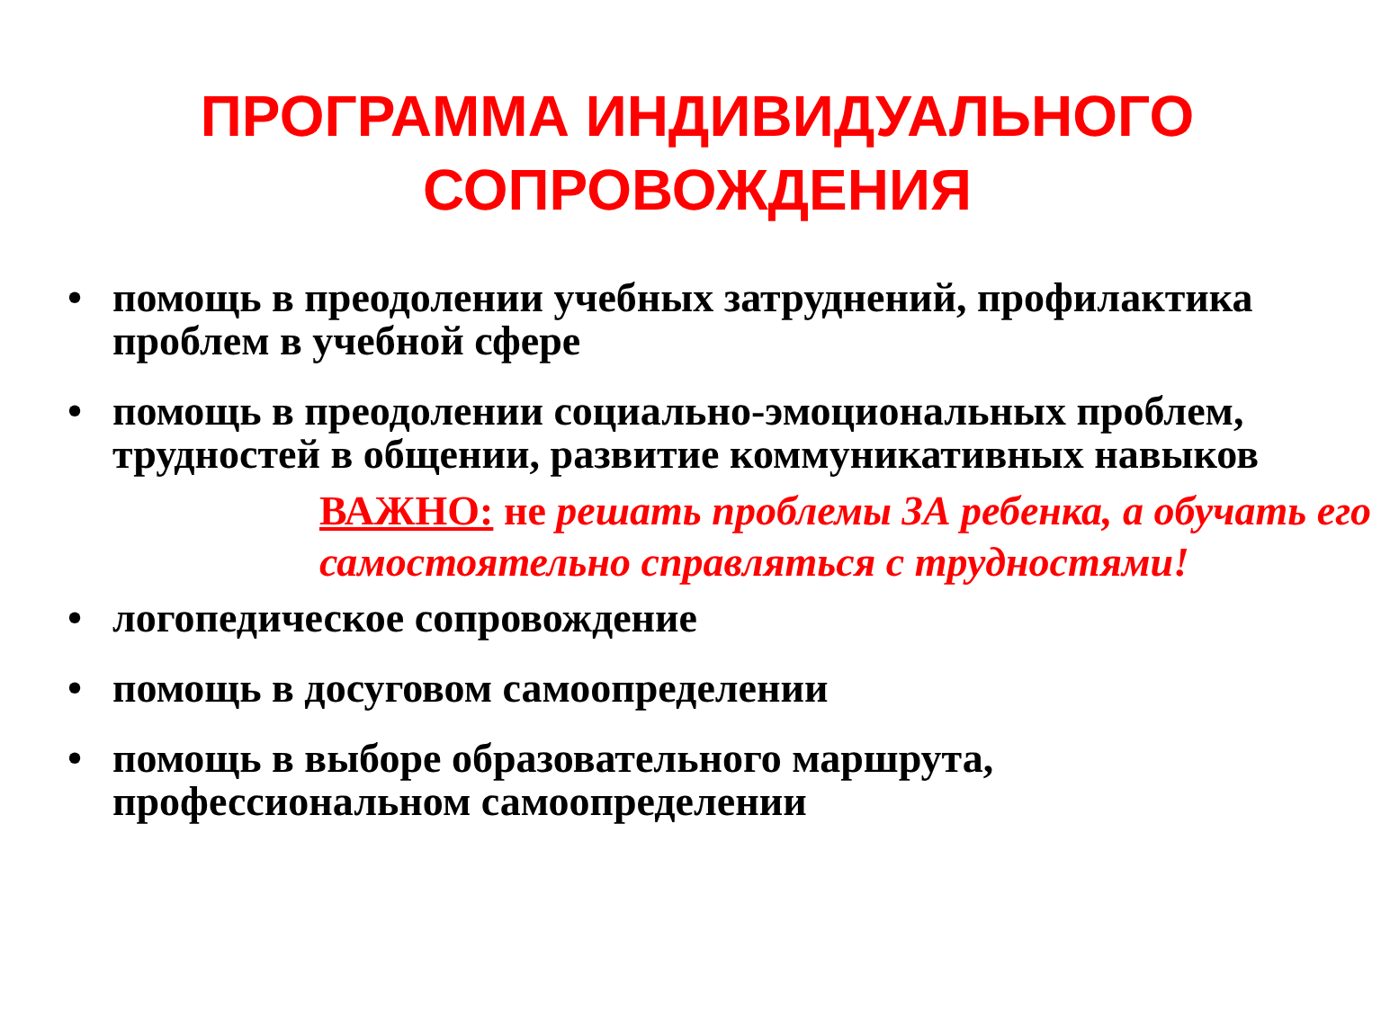ПРОГРАММА ИНДИВИДУАЛЬНОГО
СОПРОВОЖДЕНИЯ
• помощь в преодолении учебных затруднений, профилактика проблем в учебной сфере
• помощь в преодолении социально-эмоциональных проблем, трудностей в общении, развитие коммуникативных навыков
ВАЖНО: не решать проблемы ЗА ребенка, а обучать его самостоятельно справляться с трудностями!
• логопедическое сопровождение
• помощь в досуговом самоопределении
• помощь в выборе образовательного маршрута, профессиональном самоопределении